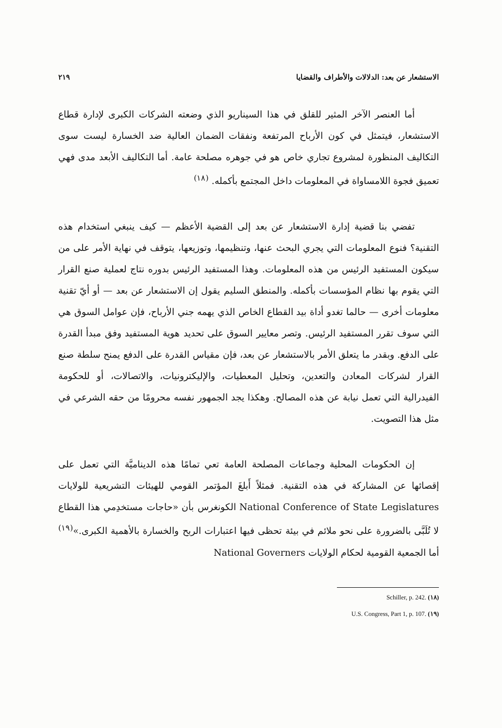الاستشعار عن بعد: الدلالات والأطراف والقضايا ٢١٩
أما العنصر الآخر المثير للقلق في هذا السيناريو الذي وضعته الشركات الكبرى لإدارة قطاع الاستشعار، فيتمثل في كون الأرباح المرتفعة ونفقات الضمان العالية ضد الخسارة ليست سوى التكاليف المنظورة لمشروع تجاري خاص هو في جوهره مصلحة عامة. أما التكاليف الأبعد مدى فهي تعميق فجوة اللامساواة في المعلومات داخل المجتمع بأكمله. <sup>(١٨)</sup>
تفضي بنا قضية إدارة الاستشعار عن بعد إلى القضية الأعظم — كيف ينبغي استخدام هذه التقنية؟ فنوع المعلومات التي يجري البحث عنها، وتنظيمها، وتوزيعها، يتوقف في نهاية الأمر على من سيكون المستفيد الرئيس من هذه المعلومات. وهذا المستفيد الرئيس بدوره نتاج لعملية صنع القرار التي يقوم بها نظام المؤسسات بأكمله. والمنطق السليم يقول إن الاستشعار عن بعد — أو أيّ تقنية معلومات أخرى — حالما تغدو أداة بيد القطاع الخاص الذي يهمه جني الأرباح، فإن عوامل السوق هي التي سوف تقرر المستفيد الرئيس. وتصر معايير السوق على تحديد هوية المستفيد وفق مبدأ القدرة على الدفع. وبقدر ما يتعلق الأمر بالاستشعار عن بعد، فإن مقياس القدرة على الدفع يمنح سلطة صنع القرار لشركات المعادن والتعدين، وتحليل المعطيات، والإليكترونيات، والاتصالات، أو للحكومة الفيدرالية التي تعمل نيابة عن هذه المصالح. وهكذا يجد الجمهور نفسه محرومًا من حقه الشرعي في مثل هذا التصويت.
إن الحكومات المحلية وجماعات المصلحة العامة تعي تمامًا هذه الديناميَّة التي تعمل على إقصائها عن المشاركة في هذه التقنية. فمثلاً أَبلغَ المؤتمر القومي للهيئات التشريعية للولايات National Conference of State Legislatures الكونغرس بأن «حاجات مستخدِمي هذا القطاع لا تُلَبَّى بالضرورة على نحو ملائم في بيئة تحظى فيها اعتبارات الربح والخسارة بالأهمية الكبرى.»<sup>(١٩)</sup> أما الجمعية القومية لحكام الولايات National Governers
Schiller, p. 242. (١٨)
U.S. Congress, Part 1, p. 107. (١٩)